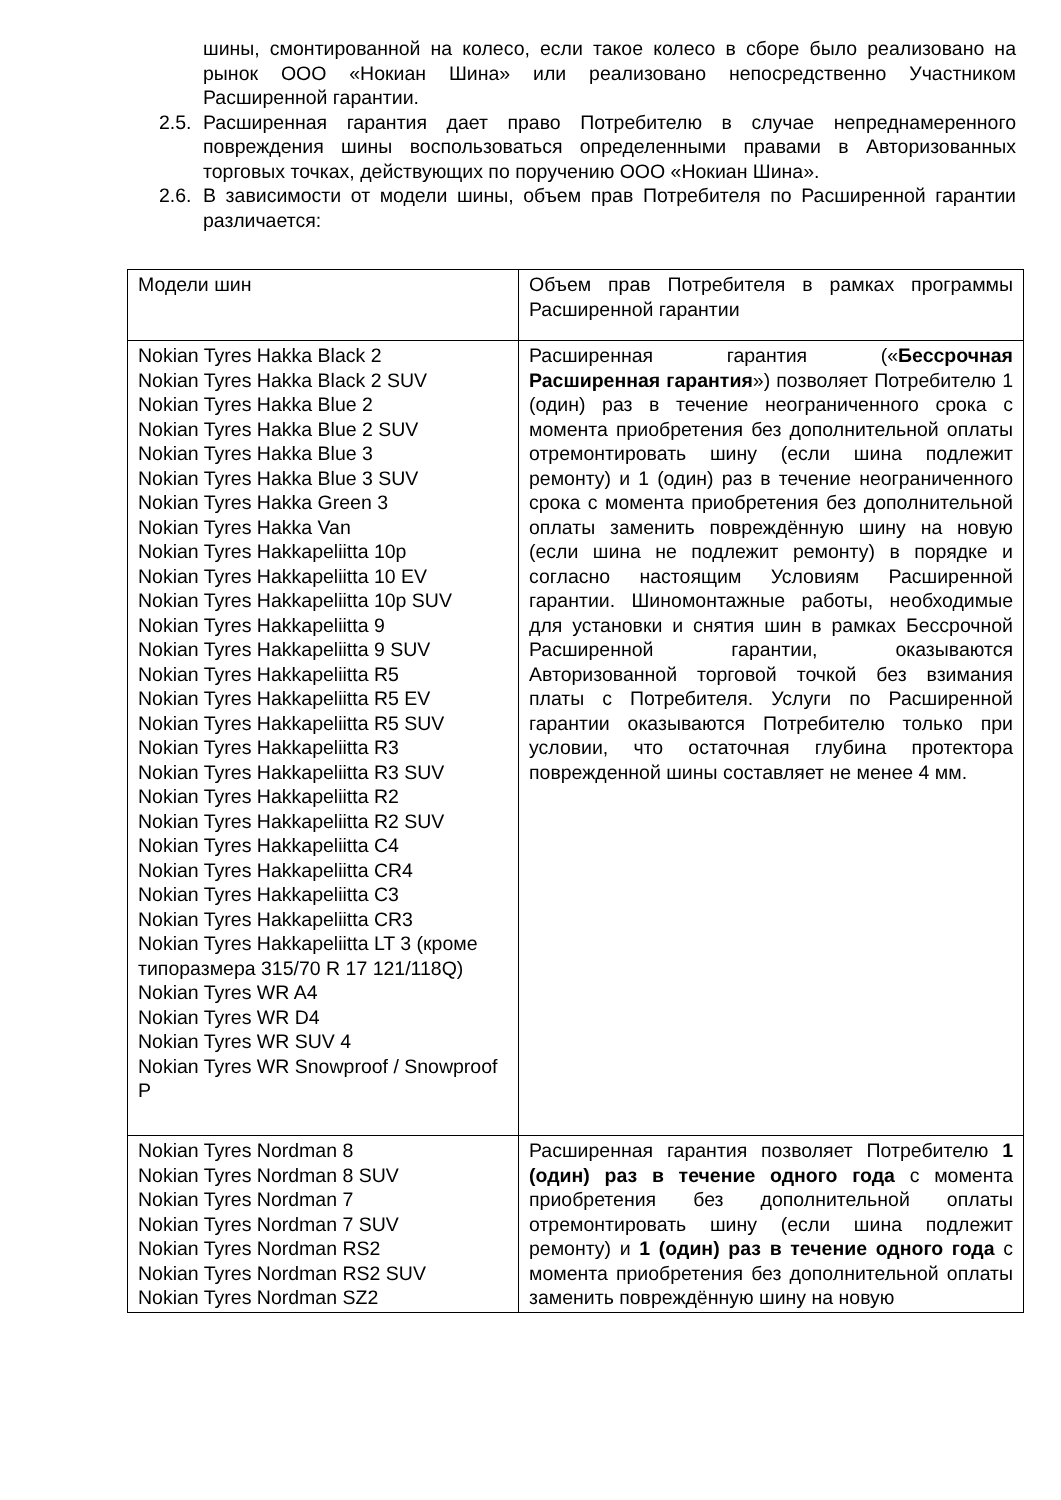шины, смонтированной на колесо, если такое колесо в сборе было реализовано на рынок ООО «Нокиан Шина» или реализовано непосредственно Участником Расширенной гарантии.
2.5.
Расширенная гарантия дает право Потребителю в случае непреднамеренного повреждения шины воспользоваться определенными правами в Авторизованных торговых точках, действующих по поручению ООО «Нокиан Шина».
2.6.
В зависимости от модели шины, объем прав Потребителя по Расширенной гарантии различается:
| Модели шин | Объем прав Потребителя в рамках программы Расширенной гарантии |
| Nokian Tyres Hakka Black 2 Nokian Tyres Hakka Black 2 SUV Nokian Tyres Hakka Blue 2 Nokian Tyres Hakka Blue 2 SUV Nokian Tyres Hakka Blue 3 Nokian Tyres Hakka Blue 3 SUV Nokian Tyres Hakka Green 3 Nokian Tyres Hakka Van Nokian Tyres Hakkapeliitta 10p Nokian Tyres Hakkapeliitta 10 EV Nokian Tyres Hakkapeliitta 10p SUV Nokian Tyres Hakkapeliitta 9 Nokian Tyres Hakkapeliitta 9 SUV Nokian Tyres Hakkapeliitta R5 Nokian Tyres Hakkapeliitta R5 EV Nokian Tyres Hakkapeliitta R5 SUV Nokian Tyres Hakkapeliitta R3 Nokian Tyres Hakkapeliitta R3 SUV Nokian Tyres Hakkapeliitta R2 Nokian Tyres Hakkapeliitta R2 SUV Nokian Tyres Hakkapeliitta C4 Nokian Tyres Hakkapeliitta CR4 Nokian Tyres Hakkapeliitta C3 Nokian Tyres Hakkapeliitta CR3 Nokian Tyres Hakkapeliitta LT 3 (кроме типоразмера 315/70 R 17 121/118Q) Nokian Tyres WR A4 Nokian Tyres WR D4 Nokian Tyres WR SUV 4 Nokian Tyres WR Snowproof / Snowproof P | Расширенная гарантия (« Бессрочная Расширенная гарантия ») позволяет Потребителю 1 (один) раз в течение неограниченного срока с момента приобретения без дополнительной оплаты отремонтировать шину (если шина подлежит ремонту) и 1 (один) раз в течение неограниченного срока с момента приобретения без дополнительной оплаты заменить повреждённую шину на новую (если шина не подлежит ремонту) в порядке и согласно настоящим Условиям Расширенной гарантии. Шиномонтажные работы, необходимые для установки и снятия шин в рамках Бессрочной Расширенной гарантии, оказываются Авторизованной торговой точкой без взимания платы с Потребителя. Услуги по Расширенной гарантии оказываются Потребителю только при условии, что остаточная глубина протектора поврежденной шины составляет не менее 4 мм. |
| Nokian Tyres Nordman 8 Nokian Tyres Nordman 8 SUV Nokian Tyres Nordman 7 Nokian Tyres Nordman 7 SUV Nokian Tyres Nordman RS2 Nokian Tyres Nordman RS2 SUV Nokian Tyres Nordman SZ2 | Расширенная гарантия позволяет Потребителю 1 (один) раз в течение одного года с момента приобретения без дополнительной оплаты отремонтировать шину (если шина подлежит ремонту) и 1 (один) раз в течение одного года с момента приобретения без дополнительной оплаты заменить повреждённую шину на новую |